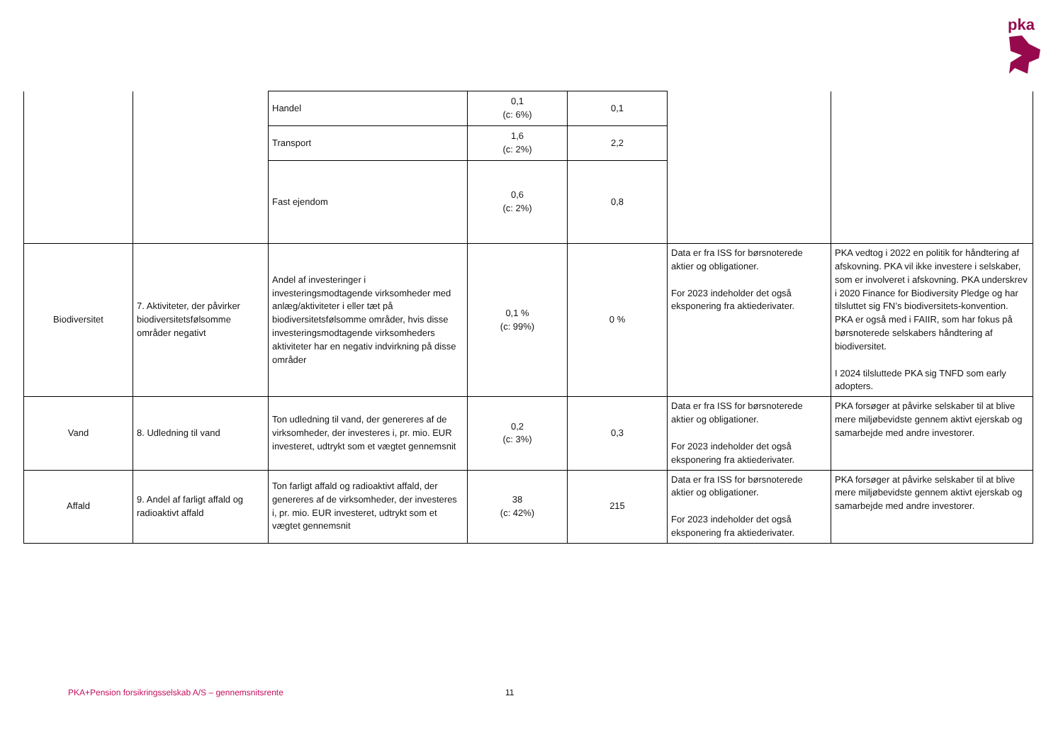pka
| | | Handel | 0,1 (c: 6%) | 0,1 | | |
| | | Transport | 1,6 (c: 2%) | 2,2 | | |
| | | Fast ejendom | 0,6 (c: 2%) | 0,8 | | |
| Biodiversitet | 7. Aktiviteter, der påvirker biodiversitetsfølsomme områder negativt | Andel af investeringer i investeringsmodtagende virksomheder med anlæg/aktiviteter i eller tæt på biodiversitetsfølsomme områder, hvis disse investeringsmodtagende virksomheders aktiviteter har en negativ indvirkning på disse områder | 0,1 % (c: 99%) | 0 % | Data er fra ISS for børsnoterede aktier og obligationer. For 2023 indeholder det også eksponering fra aktiederivater. | PKA vedtog i 2022 en politik for håndtering af afskovning. PKA vil ikke investere i selskaber, som er involveret i afskovning. PKA underskrev i 2020 Finance for Biodiversity Pledge og har tilsluttet sig FN’s biodiversitets-konvention. PKA er også med i FAIIR, som har fokus på børsnoterede selskabers håndtering af biodiversitet. I 2024 tilsluttede PKA sig TNFD som early adopters. |
| Vand | 8. Udledning til vand | Ton udledning til vand, der genereres af de virksomheder, der investeres i, pr. mio. EUR investeret, udtrykt som et vægtet gennemsnit | 0,2 (c: 3%) | 0,3 | Data er fra ISS for børsnoterede aktier og obligationer. For 2023 indeholder det også eksponering fra aktiederivater. | PKA forsøger at påvirke selskaber til at blive mere miljøbevidste gennem aktivt ejerskab og samarbejde med andre investorer. |
| Affald | 9. Andel af farligt affald og radioaktivt affald | Ton farligt affald og radioaktivt affald, der genereres af de virksomheder, der investeres i, pr. mio. EUR investeret, udtrykt som et vægtet gennemsnit | 38 (c: 42%) | 215 | Data er fra ISS for børsnoterede aktier og obligationer. For 2023 indeholder det også eksponering fra aktiederivater. | PKA forsøger at påvirke selskaber til at blive mere miljøbevidste gennem aktivt ejerskab og samarbejde med andre investorer. |
PKA+Pension forsikringsselskab A/S – gennemsnitsrente
11